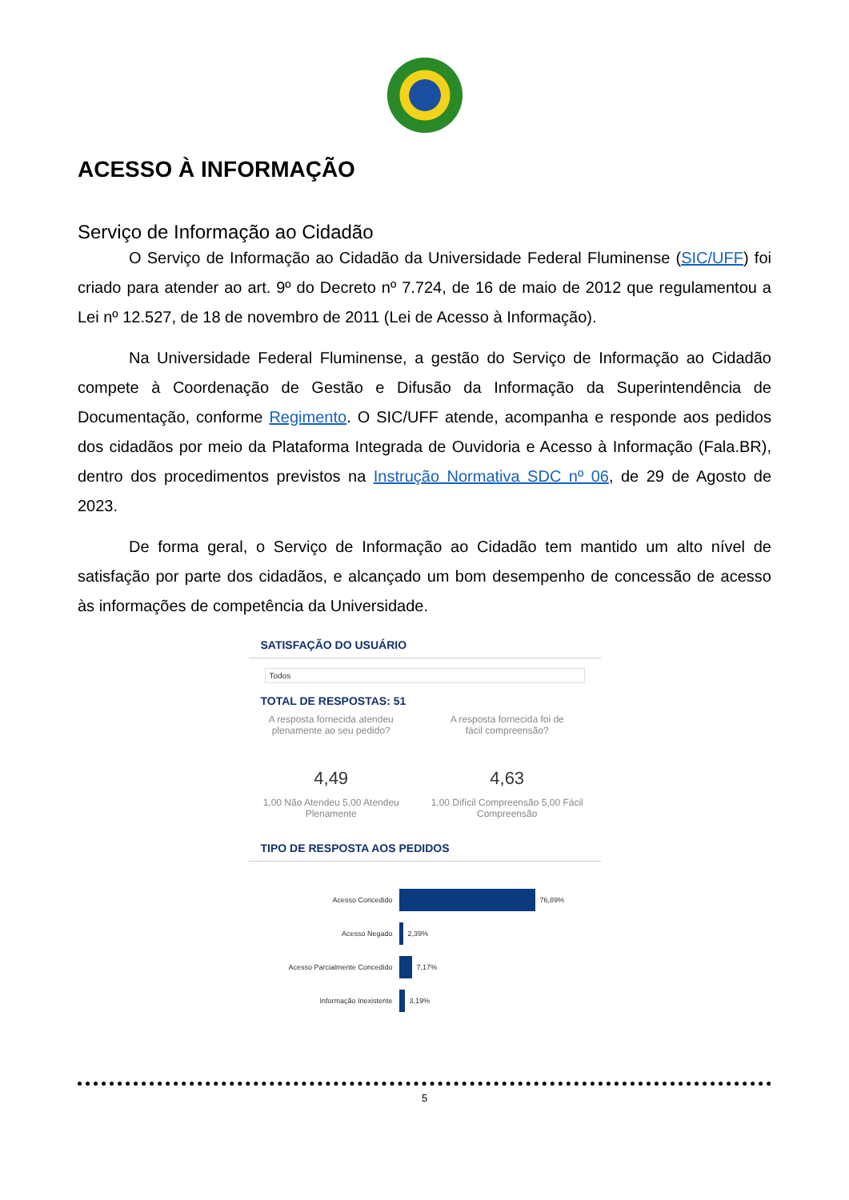ACESSO À INFORMAÇÃO
Serviço de Informação ao Cidadão
O Serviço de Informação ao Cidadão da Universidade Federal Fluminense (SIC/UFF) foi criado para atender ao art. 9º do Decreto nº 7.724, de 16 de maio de 2012 que regulamentou a Lei nº 12.527, de 18 de novembro de 2011 (Lei de Acesso à Informação).
Na Universidade Federal Fluminense, a gestão do Serviço de Informação ao Cidadão compete à Coordenação de Gestão e Difusão da Informação da Superintendência de Documentação, conforme Regimento. O SIC/UFF atende, acompanha e responde aos pedidos dos cidadãos por meio da Plataforma Integrada de Ouvidoria e Acesso à Informação (Fala.BR), dentro dos procedimentos previstos na Instrução Normativa SDC nº 06, de 29 de Agosto de 2023.
De forma geral, o Serviço de Informação ao Cidadão tem mantido um alto nível de satisfação por parte dos cidadãos, e alcançado um bom desempenho de concessão de acesso às informações de competência da Universidade.
SATISFAÇÃO DO USUÁRIO
Todos
TOTAL DE RESPOSTAS: 51
A resposta fornecida atendeu
plenamente ao seu pedido?
4,49
1,00 Não Atendeu 5,00 Atendeu Plenamente
A resposta fornecida foi de
fácil compreensão?
4,63
1,00 Difícil Compreensão 5,00 Fácil Compreensão
TIPO DE RESPOSTA AOS PEDIDOS
Acesso Concedido 76,89%
Acesso Negado 2,39%
Acesso Parcialmente Concedido 7,17%
Informação Inexistente 3,19%
5